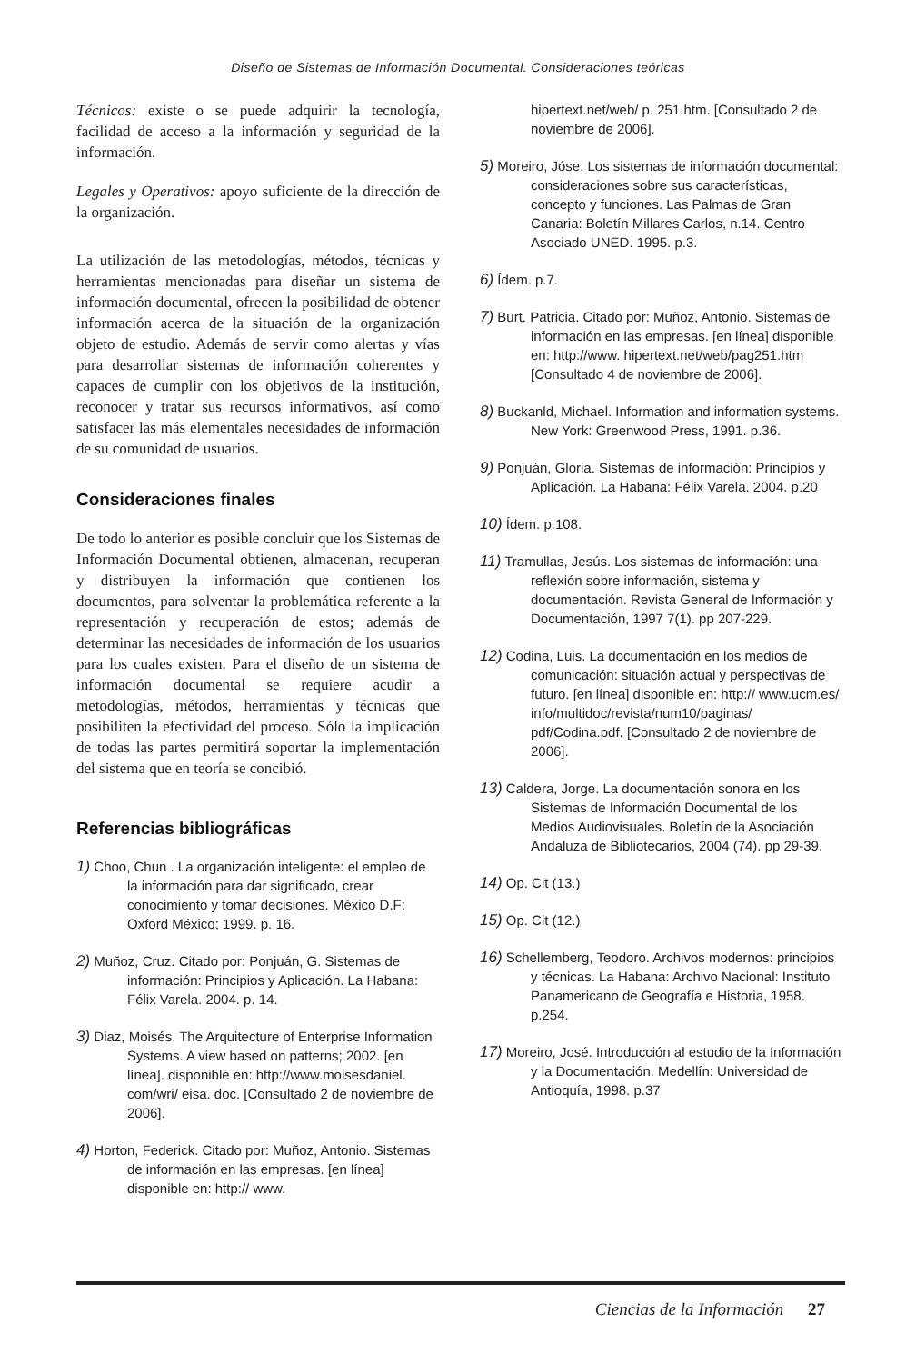Diseño de Sistemas de Información Documental. Consideraciones teóricas
Técnicos: existe o se puede adquirir la tecnología, facilidad de acceso a la información y seguridad de la información.
Legales y Operativos: apoyo suficiente de la dirección de la organización.
La utilización de las metodologías, métodos, técnicas y herramientas mencionadas para diseñar un sistema de información documental, ofrecen la posibilidad de obtener información acerca de la situación de la organización objeto de estudio. Además de servir como alertas y vías para desarrollar sistemas de información coherentes y capaces de cumplir con los objetivos de la institución, reconocer y tratar sus recursos informativos, así como satisfacer las más elementales necesidades de información de su comunidad de usuarios.
Consideraciones finales
De todo lo anterior es posible concluir que los Sistemas de Información Documental obtienen, almacenan, recuperan y distribuyen la información que contienen los documentos, para solventar la problemática referente a la representación y recuperación de estos; además de determinar las necesidades de información de los usuarios para los cuales existen. Para el diseño de un sistema de información documental se requiere acudir a metodologías, métodos, herramientas y técnicas que posibiliten la efectividad del proceso. Sólo la implicación de todas las partes permitirá soportar la implementación del sistema que en teoría se concibió.
Referencias bibliográficas
1) Choo, Chun . La organización inteligente: el empleo de la información para dar significado, crear conocimiento y tomar decisiones. México D.F: Oxford México; 1999. p. 16.
2) Muñoz, Cruz. Citado por: Ponjuán, G. Sistemas de información: Principios y Aplicación. La Habana: Félix Varela. 2004. p. 14.
3) Diaz, Moisés. The Arquitecture of Enterprise Information Systems. A view based on patterns; 2002. [en línea]. disponible en: http://www.moisesdaniel. com/wri/ eisa. doc. [Consultado 2 de noviembre de 2006].
4) Horton, Federick. Citado por: Muñoz, Antonio. Sistemas de información en las empresas. [en línea] disponible en: http:// www.
hipertext.net/web/ p. 251.htm. [Consultado 2 de noviembre de 2006].
5) Moreiro, Jóse. Los sistemas de información documental: consideraciones sobre sus características, concepto y funciones. Las Palmas de Gran Canaria: Boletín Millares Carlos, n.14. Centro Asociado UNED. 1995. p.3.
6) Ídem. p.7.
7) Burt, Patricia. Citado por: Muñoz, Antonio. Sistemas de información en las empresas. [en línea] disponible en: http://www. hipertext.net/web/pag251.htm [Consultado 4 de noviembre de 2006].
8) Buckanld, Michael. Information and information systems. New York: Greenwood Press, 1991. p.36.
9) Ponjuán, Gloria. Sistemas de información: Principios y Aplicación. La Habana: Félix Varela. 2004. p.20
10) Ídem. p.108.
11) Tramullas, Jesús. Los sistemas de información: una reflexión sobre información, sistema y documentación. Revista General de Información y Documentación, 1997 7(1). pp 207-229.
12) Codina, Luis. La documentación en los medios de comunicación: situación actual y perspectivas de futuro. [en línea] disponible en: http:// www.ucm.es/ info/multidoc/revista/num10/paginas/ pdf/Codina.pdf. [Consultado 2 de noviembre de 2006].
13) Caldera, Jorge. La documentación sonora en los Sistemas de Información Documental de los Medios Audiovisuales. Boletín de la Asociación Andaluza de Bibliotecarios, 2004 (74). pp 29-39.
14) Op. Cit (13.)
15) Op. Cit (12.)
16) Schellemberg, Teodoro. Archivos modernos: principios y técnicas. La Habana: Archivo Nacional: Instituto Panamericano de Geografía e Historia, 1958. p.254.
17) Moreiro, José. Introducción al estudio de la Información y la Documentación. Medellín: Universidad de Antioquía, 1998. p.37
Ciencias de la Información 27